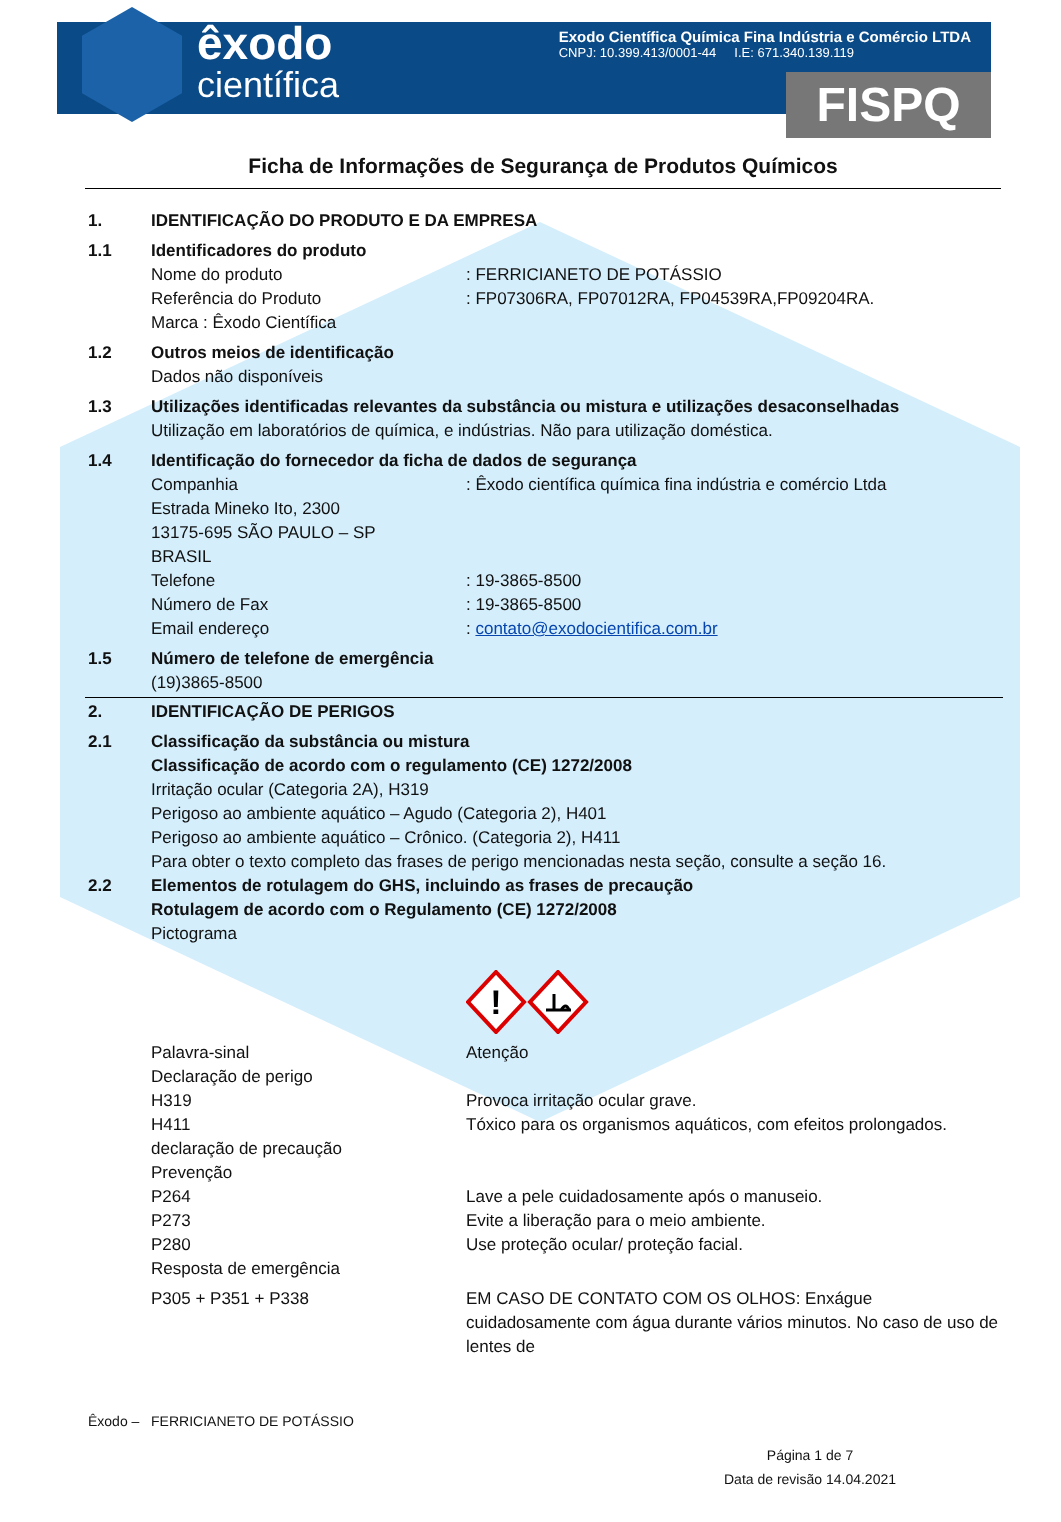êxodo
científica
Exodo Científica Química Fina Indústria e Comércio LTDA
CNPJ: 10.399.413/0001-44 I.E: 671.340.139.119
FISPQ
Ficha de Informações de Segurança de Produtos Químicos
1. IDENTIFICAÇÃO DO PRODUTO E DA EMPRESA
1.1 Identificadores do produto
Nome do produto: FERRICIANETO DE POTÁSSIO
Referência do Produto: FP07306RA, FP07012RA, FP04539RA,FP09204RA.
Marca : Êxodo Científica
1.2 Outros meios de identificação
Dados não disponíveis
1.3 Utilizações identificadas relevantes da substância ou mistura e utilizações desaconselhadas
Utilização em laboratórios de química, e indústrias. Não para utilização doméstica.
1.4 Identificação do fornecedor da ficha de dados de segurança
Companhia: Êxodo científica química fina indústria e comércio Ltda
Estrada Mineko Ito, 2300
13175-695 SÃO PAULO – SP
BRASIL
Telefone: 19-3865-8500
Número de Fax: 19-3865-8500
Email endereço: contato@exodocientifica.com.br
1.5 Número de telefone de emergência
(19)3865-8500
2. IDENTIFICAÇÃO DE PERIGOS
2.1 Classificação da substância ou mistura
Classificação de acordo com o regulamento (CE) 1272/2008
Irritação ocular (Categoria 2A), H319
Perigoso ao ambiente aquático – Agudo (Categoria 2), H401
Perigoso ao ambiente aquático – Crônico. (Categoria 2), H411
Para obter o texto completo das frases de perigo mencionadas nesta seção, consulte a seção 16.
2.2 Elementos de rotulagem do GHS, incluindo as frases de precaução
Rotulagem de acordo com o Regulamento (CE) 1272/2008
Pictograma
!
Palavra-sinal Atenção
Declaração de perigo
H319 Provoca irritação ocular grave.
H411 Tóxico para os organismos aquáticos, com efeitos prolongados.
declaração de precaução
Prevenção
P264 Lave a pele cuidadosamente após o manuseio.
P273 Evite a liberação para o meio ambiente.
P280 Use proteção ocular/ proteção facial.
Resposta de emergência
P305 + P351 + P338 EM CASO DE CONTATO COM OS OLHOS: Enxágue cuidadosamente com água durante vários minutos. No caso de uso de lentes de
Êxodo – FERRICIANETO DE POTÁSSIO
Página 1 de 7
Data de revisão 14.04.2021